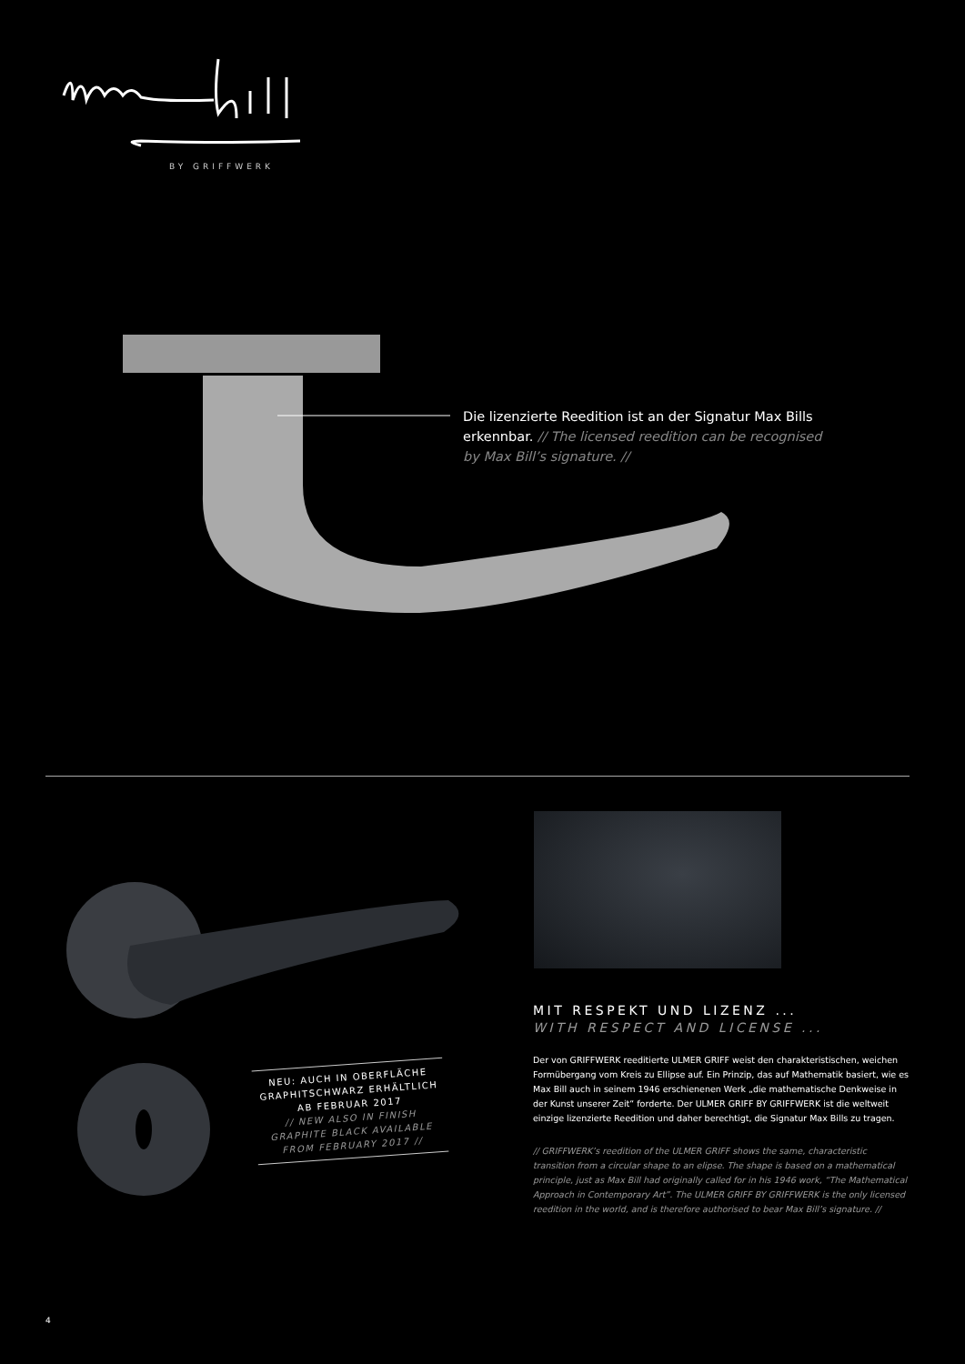BY GRIFFWERK
Die lizenzierte Reedition ist an der Signatur Max Bills erkennbar. // The licensed reedition can be recognised by Max Bill’s signature. //
NEU: AUCH IN OBERFLÄCHE GRAPHITSCHWARZ ERHÄLTLICH AB FEBRUAR 2017
// NEW ALSO IN FINISH GRAPHITE BLACK AVAILABLE FROM FEBRUARY 2017 //
MIT RESPEKT UND LIZENZ ...
WITH RESPECT AND LICENSE ...
Der von GRIFFWERK reeditierte ULMER GRIFF weist den charakteristischen, weichen Formübergang vom Kreis zu Ellipse auf. Ein Prinzip, das auf Mathematik basiert, wie es Max Bill auch in seinem 1946 erschienenen Werk „die mathematische Denkweise in der Kunst unserer Zeit“ forderte. Der ULMER GRIFF BY GRIFFWERK ist die weltweit einzige lizenzierte Reedition und daher berechtigt, die Signatur Max Bills zu tragen.
// GRIFFWERK’s reedition of the ULMER GRIFF shows the same, characteristic transition from a circular shape to an elipse. The shape is based on a mathematical principle, just as Max Bill had originally called for in his 1946 work, “The Mathematical Approach in Contemporary Art”. The ULMER GRIFF BY GRIFFWERK is the only licensed reedition in the world, and is therefore authorised to bear Max Bill’s signature. //
4